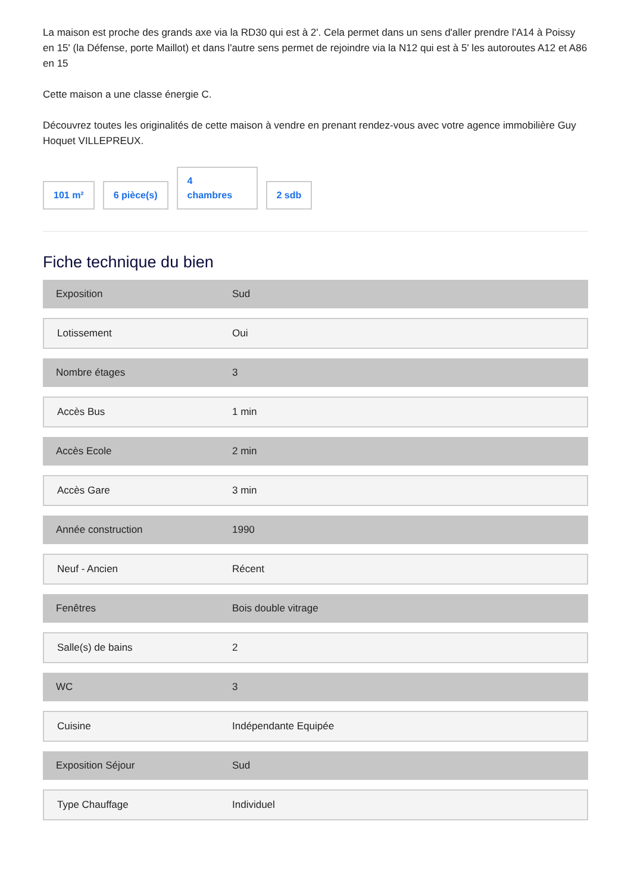La maison est proche des grands axe via la RD30 qui est à 2'. Cela permet dans un sens d'aller prendre l'A14 à Poissy en 15' (la Défense, porte Maillot) et dans l'autre sens permet de rejoindre via la N12 qui est à 5' les autoroutes A12 et A86 en 15
Cette maison a une classe énergie C.
Découvrez toutes les originalités de cette maison à vendre en prenant rendez-vous avec votre agence immobilière Guy Hoquet VILLEPREUX.
101 m²
6 pièce(s)
4
chambres
2 sdb
Fiche technique du bien
| Exposition | Sud |
| Lotissement | Oui |
| Nombre étages | 3 |
| Accès Bus | 1 min |
| Accès Ecole | 2 min |
| Accès Gare | 3 min |
| Année construction | 1990 |
| Neuf - Ancien | Récent |
| Fenêtres | Bois double vitrage |
| Salle(s) de bains | 2 |
| WC | 3 |
| Cuisine | Indépendante Equipée |
| Exposition Séjour | Sud |
| Type Chauffage | Individuel |